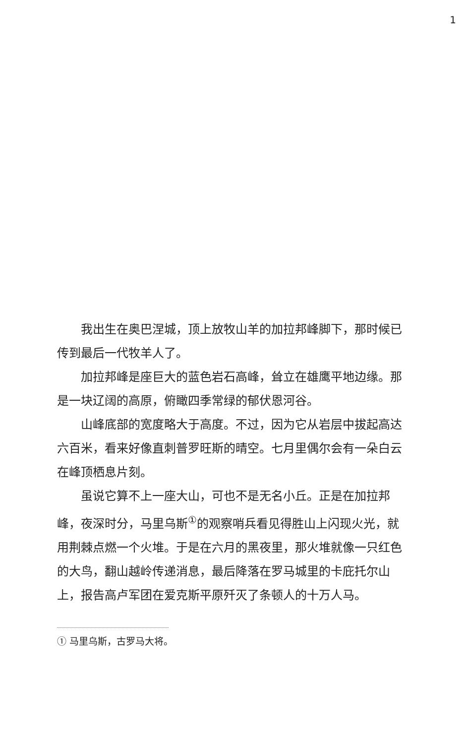1
我出生在奥巴涅城，顶上放牧山羊的加拉邦峰脚下，那时候已传到最后一代牧羊人了。
加拉邦峰是座巨大的蓝色岩石高峰，耸立在雄鹰平地边缘。那是一块辽阔的高原，俯瞰四季常绿的郁伏恩河谷。
山峰底部的宽度略大于高度。不过，因为它从岩层中拔起高达六百米，看来好像直刺普罗旺斯的晴空。七月里偶尔会有一朵白云在峰顶栖息片刻。
虽说它算不上一座大山，可也不是无名小丘。正是在加拉邦峰，夜深时分，马里乌斯<sup>①</sup>的观察哨兵看见得胜山上闪现火光，就用荆棘点燃一个火堆。于是在六月的黑夜里，那火堆就像一只红色的大鸟，翻山越岭传递消息，最后降落在罗马城里的卡庇托尔山上，报告高卢军团在爱克斯平原歼灭了条顿人的十万人马。
① 马里乌斯，古罗马大将。